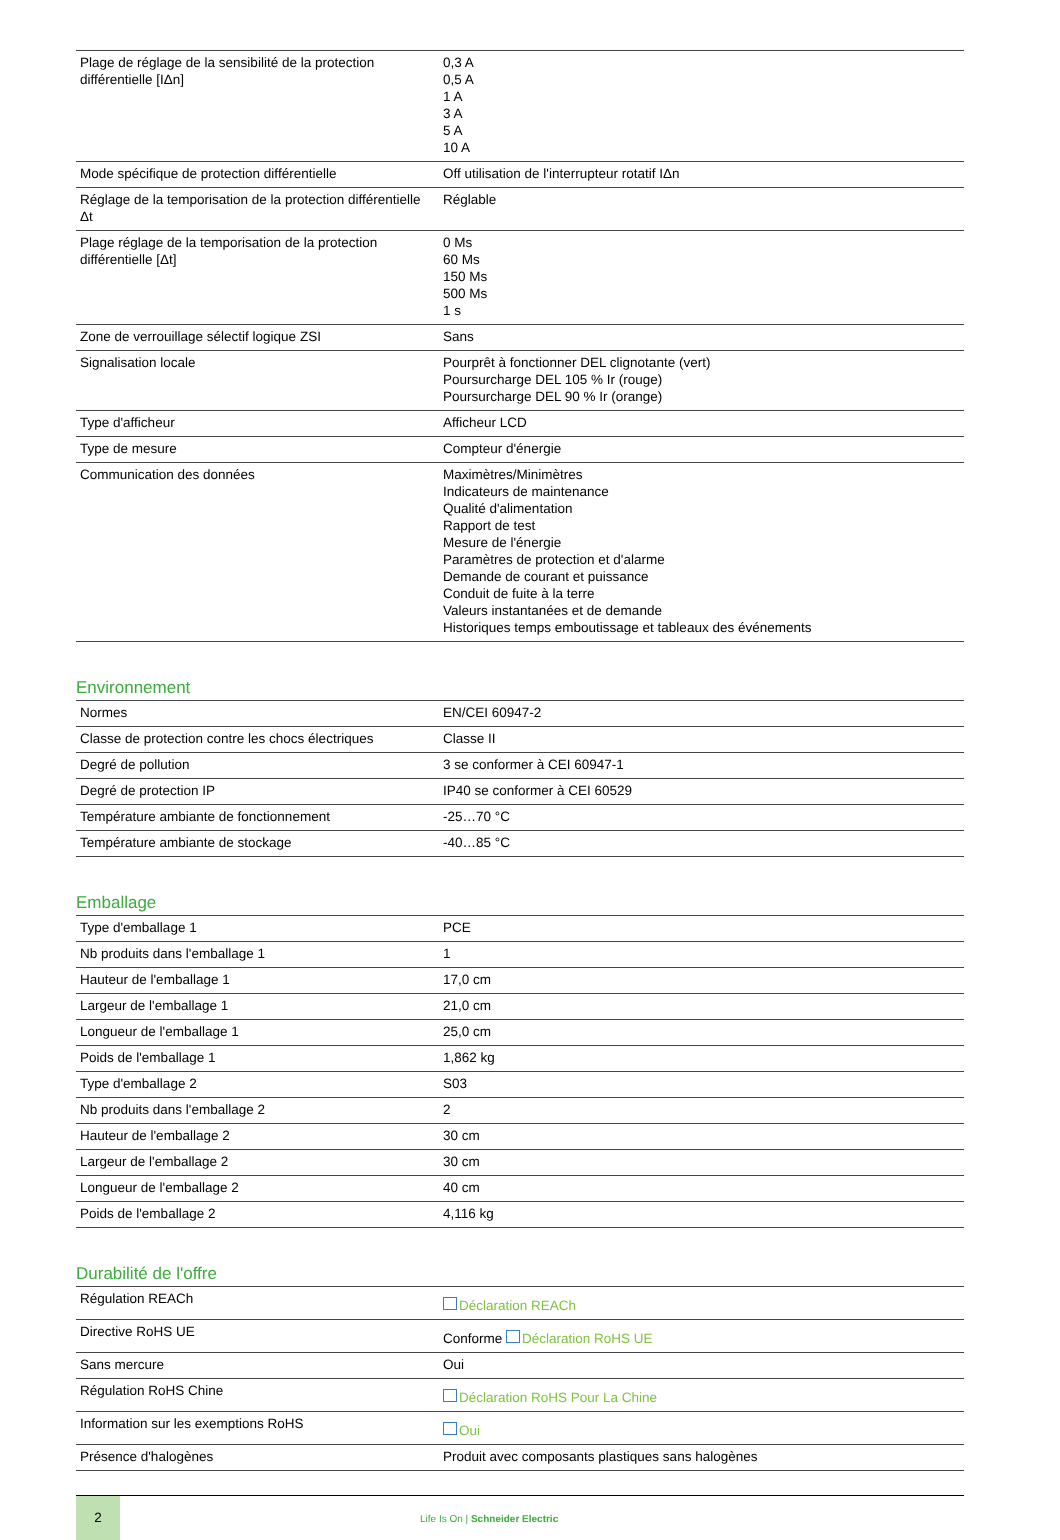| Plage de réglage de la sensibilité de la protection différentielle [IΔn] | 0,3 A 0,5 A 1 A 3 A 5 A 10 A |
| Mode spécifique de protection différentielle | Off utilisation de l'interrupteur rotatif IΔn |
| Réglage de la temporisation de la protection différentielle Δt | Réglable |
| Plage réglage de la temporisation de la protection différentielle [Δt] | 0 Ms 60 Ms 150 Ms 500 Ms 1 s |
| Zone de verrouillage sélectif logique ZSI | Sans |
| Signalisation locale | Pourprêt à fonctionner DEL clignotante (vert) Poursurcharge DEL 105 % Ir (rouge) Poursurcharge DEL 90 % Ir (orange) |
| Type d'afficheur | Afficheur LCD |
| Type de mesure | Compteur d'énergie |
| Communication des données | Maximètres/Minimètres Indicateurs de maintenance Qualité d'alimentation Rapport de test Mesure de l'énergie Paramètres de protection et d'alarme Demande de courant et puissance Conduit de fuite à la terre Valeurs instantanées et de demande Historiques temps emboutissage et tableaux des événements |
Environnement
| Normes | EN/CEI 60947-2 |
| Classe de protection contre les chocs électriques | Classe II |
| Degré de pollution | 3 se conformer à CEI 60947-1 |
| Degré de protection IP | IP40 se conformer à CEI 60529 |
| Température ambiante de fonctionnement | -25…70 °C |
| Température ambiante de stockage | -40…85 °C |
Emballage
| Type d'emballage 1 | PCE |
| Nb produits dans l'emballage 1 | 1 |
| Hauteur de l'emballage 1 | 17,0 cm |
| Largeur de l'emballage 1 | 21,0 cm |
| Longueur de l'emballage 1 | 25,0 cm |
| Poids de l'emballage 1 | 1,862 kg |
| Type d'emballage 2 | S03 |
| Nb produits dans l'emballage 2 | 2 |
| Hauteur de l'emballage 2 | 30 cm |
| Largeur de l'emballage 2 | 30 cm |
| Longueur de l'emballage 2 | 40 cm |
| Poids de l'emballage 2 | 4,116 kg |
Durabilité de l'offre
| Régulation REACh | Déclaration REACh |
| Directive RoHS UE | Conforme Déclaration RoHS UE |
| Sans mercure | Oui |
| Régulation RoHS Chine | Déclaration RoHS Pour La Chine |
| Information sur les exemptions RoHS | Oui |
| Présence d'halogènes | Produit avec composants plastiques sans halogènes |
2
Life Is On | Schneider Electric